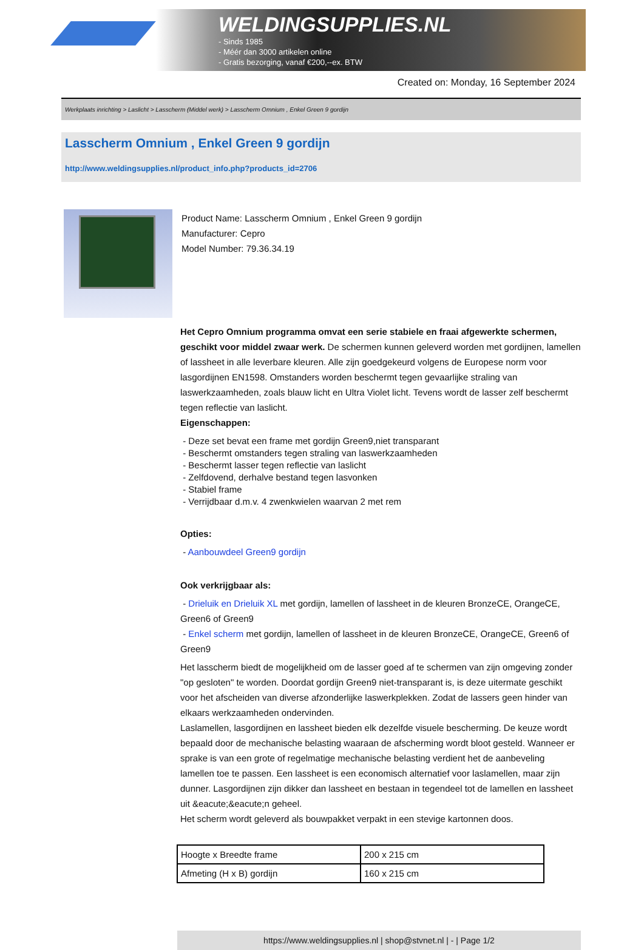WELDINGSUPPLIES.NL
- Sinds 1985
- Méér dan 3000 artikelen online
- Gratis bezorging, vanaf €200,--ex. BTW
Created on: Monday, 16 September 2024
Werkplaats inrichting > Laslicht > Lasscherm (Middel werk) > Lasscherm Omnium , Enkel Green 9 gordijn
Lasscherm Omnium , Enkel Green 9 gordijn
http://www.weldingsupplies.nl/product_info.php?products_id=2706
Product Name: Lasscherm Omnium , Enkel Green 9 gordijn
Manufacturer: Cepro
Model Number: 79.36.34.19
Het Cepro Omnium programma omvat een serie stabiele en fraai afgewerkte schermen, geschikt voor middel zwaar werk. De schermen kunnen geleverd worden met gordijnen, lamellen of lassheet in alle leverbare kleuren. Alle zijn goedgekeurd volgens de Europese norm voor lasgordijnen EN1598. Omstanders worden beschermt tegen gevaarlijke straling van laswerkzaamheden, zoals blauw licht en Ultra Violet licht. Tevens wordt de lasser zelf beschermt tegen reflectie van laslicht.
Eigenschappen:
- Deze set bevat een frame met gordijn Green9,niet transparant
- Beschermt omstanders tegen straling van laswerkzaamheden
- Beschermt lasser tegen reflectie van laslicht
- Zelfdovend, derhalve bestand tegen lasvonken
- Stabiel frame
- Verrijdbaar d.m.v. 4 zwenkwielen waarvan 2 met rem
Opties:
- Aanbouwdeel Green9 gordijn
Ook verkrijgbaar als:
- Drieluik en Drieluik XL met gordijn, lamellen of lassheet in de kleuren BronzeCE, OrangeCE, Green6 of Green9
- Enkel scherm met gordijn, lamellen of lassheet in de kleuren BronzeCE, OrangeCE, Green6 of Green9
Het lasscherm biedt de mogelijkheid om de lasser goed af te schermen van zijn omgeving zonder "op gesloten" te worden. Doordat gordijn Green9 niet-transparant is, is deze uitermate geschikt voor het afscheiden van diverse afzonderlijke laswerkplekken. Zodat de lassers geen hinder van elkaars werkzaamheden ondervinden.
Laslamellen, lasgordijnen en lassheet bieden elk dezelfde visuele bescherming. De keuze wordt bepaald door de mechanische belasting waaraan de afscherming wordt bloot gesteld. Wanneer er sprake is van een grote of regelmatige mechanische belasting verdient het de aanbeveling lamellen toe te passen. Een lassheet is een economisch alternatief voor laslamellen, maar zijn dunner. Lasgordijnen zijn dikker dan lassheet en bestaan in tegendeel tot de lamellen en lassheet uit &eacute;&eacute;n geheel.
Het scherm wordt geleverd als bouwpakket verpakt in een stevige kartonnen doos.
| Hoogte x Breedte frame | 200 x 215 cm |
| Afmeting (H x B) gordijn | 160 x 215 cm |
https://www.weldingsupplies.nl | shop@stvnet.nl | - | Page 1/2